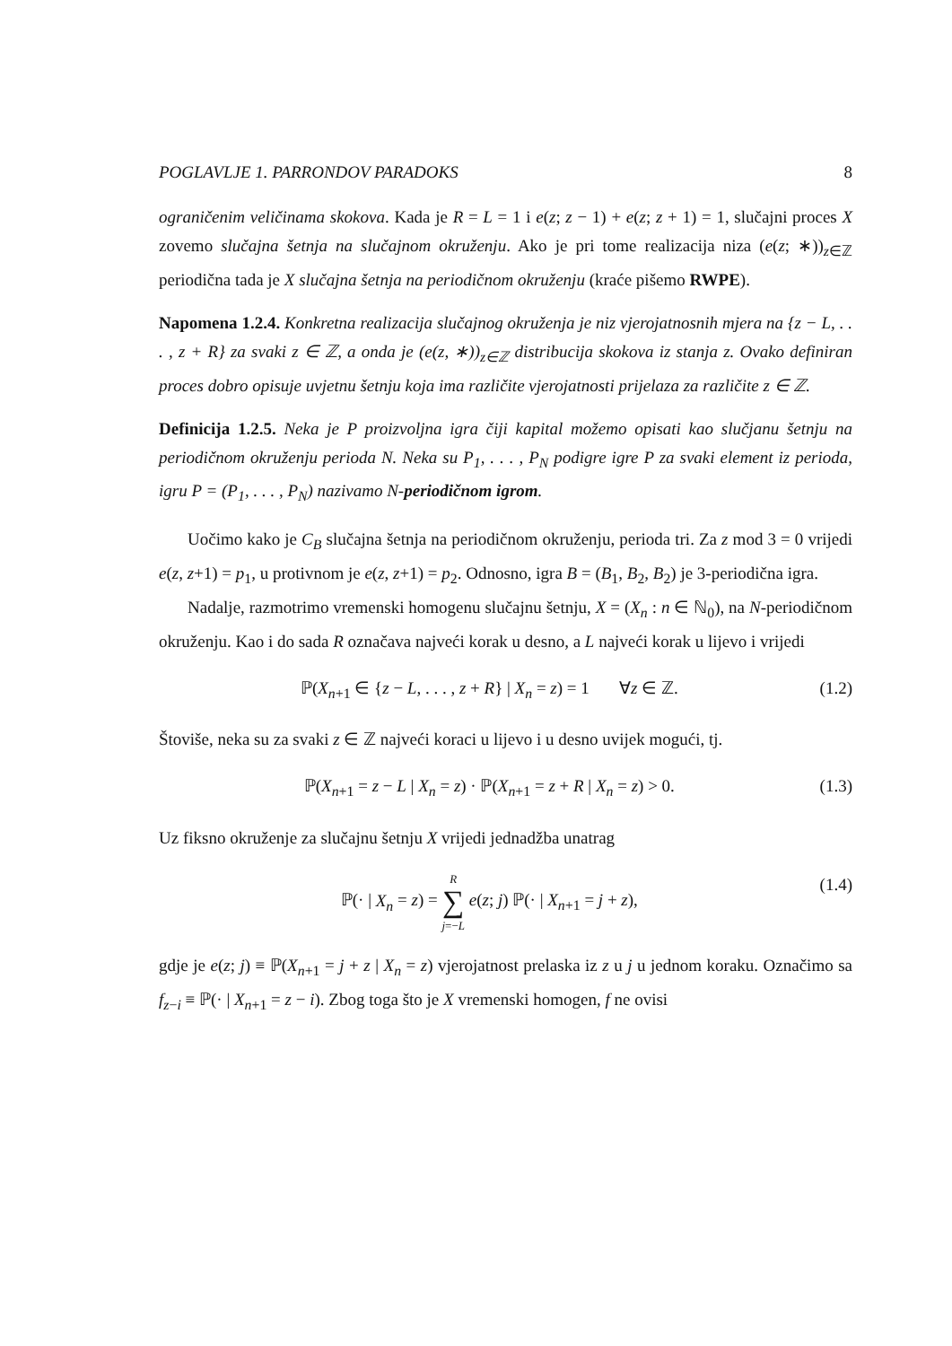POGLAVLJE 1. PARRONDOV PARADOKS 8
ograničenim veličinama skokova. Kada je R = L = 1 i e(z; z − 1) + e(z; z + 1) = 1, slučajni proces X zovemo slučajna šetnja na slučajnom okruženju. Ako je pri tome realizacija niza (e(z; ∗))<sub>z∈ℤ</sub> periodična tada je X slučajna šetnja na periodičnom okruženju (kraće pišemo RWPE).
Napomena 1.2.4. Konkretna realizacija slučajnog okruženja je niz vjerojatnosnih mjera na {z − L, . . . , z + R} za svaki z ∈ ℤ, a onda je (e(z, ∗))<sub>z∈ℤ</sub> distribucija skokova iz stanja z. Ovako definiran proces dobro opisuje uvjetnu šetnju koja ima različite vjerojatnosti prijelaza za različite z ∈ ℤ.
Definicija 1.2.5. Neka je P proizvoljna igra čiji kapital možemo opisati kao slučjanu šetnju na periodičnom okruženju perioda N. Neka su P<sub>1</sub>, . . . , P<sub>N</sub> podigre igre P za svaki element iz perioda, igru P = (P<sub>1</sub>, . . . , P<sub>N</sub>) nazivamo N-periodičnom igrom.
Uočimo kako je C<sub>B</sub> slučajna šetnja na periodičnom okruženju, perioda tri. Za z mod 3 = 0 vrijedi e(z, z+1) = p<sub>1</sub>, u protivnom je e(z, z+1) = p<sub>2</sub>. Odnosno, igra B = (B<sub>1</sub>, B<sub>2</sub>, B<sub>2</sub>) je 3-periodična igra.
Nadalje, razmotrimo vremenski homogenu slučajnu šetnju, X = (X<sub>n</sub> : n ∈ ℕ<sub>0</sub>), na N-periodičnom okruženju. Kao i do sada R označava najveći korak u desno, a L najveći korak u lijevo i vrijedi
ℙ(X<sub>n+1</sub> ∈ {z − L, . . . , z + R} | X<sub>n</sub> = z) = 1 ∀z ∈ ℤ. (1.2)
Štoviše, neka su za svaki z ∈ ℤ najveći koraci u lijevo i u desno uvijek mogući, tj.
ℙ(X<sub>n+1</sub> = z − L | X<sub>n</sub> = z) · ℙ(X<sub>n+1</sub> = z + R | X<sub>n</sub> = z) > 0. (1.3)
Uz fiksno okruženje za slučajnu šetnju X vrijedi jednadžba unatrag
ℙ(· | X<sub>n</sub> = z) = R
∑
j=−L e(z; j) ℙ(· | X<sub>n+1</sub> = j + z), (1.4)
gdje je e(z; j) ≡ ℙ(X<sub>n+1</sub> = j + z | X<sub>n</sub> = z) vjerojatnost prelaska iz z u j u jednom koraku. Označimo sa f<sub>z−i</sub> ≡ ℙ(· | X<sub>n+1</sub> = z − i). Zbog toga što je X vremenski homogen, f ne ovisi